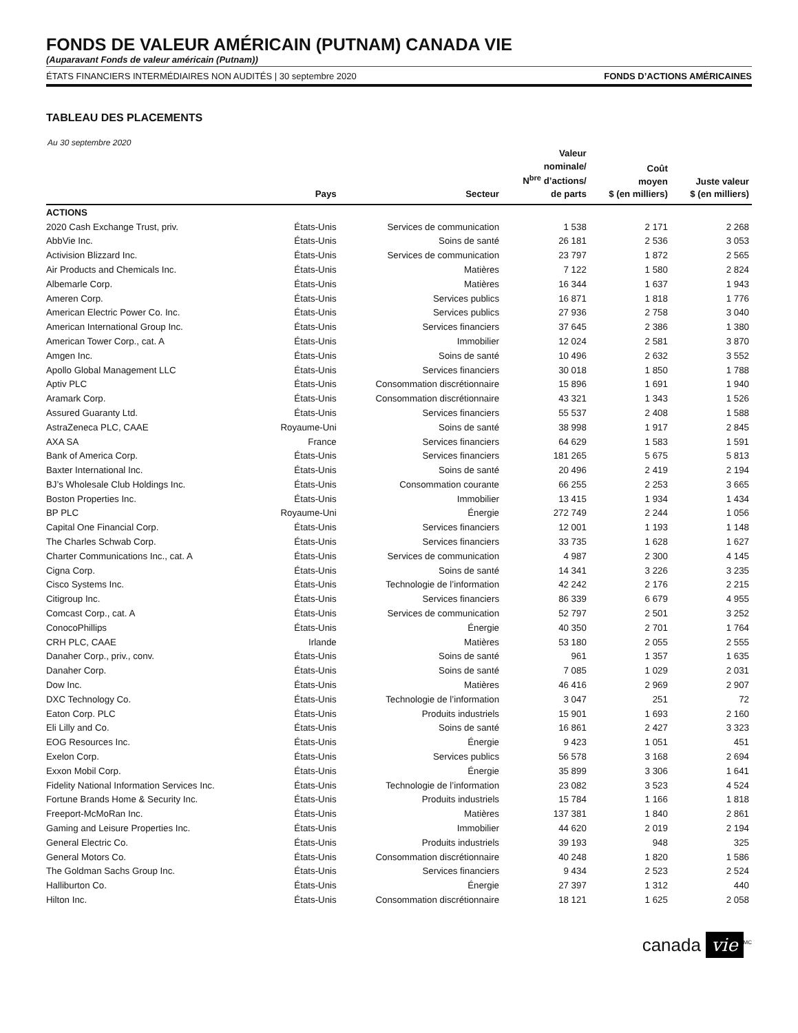FONDS DE VALEUR AMÉRICAIN (PUTNAM) CANADA VIE
(Auparavant Fonds de valeur américain (Putnam))
ÉTATS FINANCIERS INTERMÉDIAIRES NON AUDITÉS | 30 septembre 2020 FONDS D’ACTIONS AMÉRICAINES
TABLEAU DES PLACEMENTS
Au 30 septembre 2020
| | Pays | Secteur | Valeur nominale/ N<sup>bre</sup> d’actions/ de parts | Coût moyen $ (en milliers) | Juste valeur $ (en milliers) |
| --- | --- | --- | --- | --- | --- |
| ACTIONS | | | | | |
| 2020 Cash Exchange Trust, priv. | États-Unis | Services de communication | 1 538 | 2 171 | 2 268 |
| AbbVie Inc. | États-Unis | Soins de santé | 26 181 | 2 536 | 3 053 |
| Activision Blizzard Inc. | États-Unis | Services de communication | 23 797 | 1 872 | 2 565 |
| Air Products and Chemicals Inc. | États-Unis | Matières | 7 122 | 1 580 | 2 824 |
| Albemarle Corp. | États-Unis | Matières | 16 344 | 1 637 | 1 943 |
| Ameren Corp. | États-Unis | Services publics | 16 871 | 1 818 | 1 776 |
| American Electric Power Co. Inc. | États-Unis | Services publics | 27 936 | 2 758 | 3 040 |
| American International Group Inc. | États-Unis | Services financiers | 37 645 | 2 386 | 1 380 |
| American Tower Corp., cat. A | États-Unis | Immobilier | 12 024 | 2 581 | 3 870 |
| Amgen Inc. | États-Unis | Soins de santé | 10 496 | 2 632 | 3 552 |
| Apollo Global Management LLC | États-Unis | Services financiers | 30 018 | 1 850 | 1 788 |
| Aptiv PLC | États-Unis | Consommation discrétionnaire | 15 896 | 1 691 | 1 940 |
| Aramark Corp. | États-Unis | Consommation discrétionnaire | 43 321 | 1 343 | 1 526 |
| Assured Guaranty Ltd. | États-Unis | Services financiers | 55 537 | 2 408 | 1 588 |
| AstraZeneca PLC, CAAE | Royaume-Uni | Soins de santé | 38 998 | 1 917 | 2 845 |
| AXA SA | France | Services financiers | 64 629 | 1 583 | 1 591 |
| Bank of America Corp. | États-Unis | Services financiers | 181 265 | 5 675 | 5 813 |
| Baxter International Inc. | États-Unis | Soins de santé | 20 496 | 2 419 | 2 194 |
| BJ’s Wholesale Club Holdings Inc. | États-Unis | Consommation courante | 66 255 | 2 253 | 3 665 |
| Boston Properties Inc. | États-Unis | Immobilier | 13 415 | 1 934 | 1 434 |
| BP PLC | Royaume-Uni | Énergie | 272 749 | 2 244 | 1 056 |
| Capital One Financial Corp. | États-Unis | Services financiers | 12 001 | 1 193 | 1 148 |
| The Charles Schwab Corp. | États-Unis | Services financiers | 33 735 | 1 628 | 1 627 |
| Charter Communications Inc., cat. A | États-Unis | Services de communication | 4 987 | 2 300 | 4 145 |
| Cigna Corp. | États-Unis | Soins de santé | 14 341 | 3 226 | 3 235 |
| Cisco Systems Inc. | États-Unis | Technologie de l’information | 42 242 | 2 176 | 2 215 |
| Citigroup Inc. | États-Unis | Services financiers | 86 339 | 6 679 | 4 955 |
| Comcast Corp., cat. A | États-Unis | Services de communication | 52 797 | 2 501 | 3 252 |
| ConocoPhillips | États-Unis | Énergie | 40 350 | 2 701 | 1 764 |
| CRH PLC, CAAE | Irlande | Matières | 53 180 | 2 055 | 2 555 |
| Danaher Corp., priv., conv. | États-Unis | Soins de santé | 961 | 1 357 | 1 635 |
| Danaher Corp. | États-Unis | Soins de santé | 7 085 | 1 029 | 2 031 |
| Dow Inc. | États-Unis | Matières | 46 416 | 2 969 | 2 907 |
| DXC Technology Co. | États-Unis | Technologie de l’information | 3 047 | 251 | 72 |
| Eaton Corp. PLC | États-Unis | Produits industriels | 15 901 | 1 693 | 2 160 |
| Eli Lilly and Co. | États-Unis | Soins de santé | 16 861 | 2 427 | 3 323 |
| EOG Resources Inc. | États-Unis | Énergie | 9 423 | 1 051 | 451 |
| Exelon Corp. | États-Unis | Services publics | 56 578 | 3 168 | 2 694 |
| Exxon Mobil Corp. | États-Unis | Énergie | 35 899 | 3 306 | 1 641 |
| Fidelity National Information Services Inc. | États-Unis | Technologie de l’information | 23 082 | 3 523 | 4 524 |
| Fortune Brands Home & Security Inc. | États-Unis | Produits industriels | 15 784 | 1 166 | 1 818 |
| Freeport-McMoRan Inc. | États-Unis | Matières | 137 381 | 1 840 | 2 861 |
| Gaming and Leisure Properties Inc. | États-Unis | Immobilier | 44 620 | 2 019 | 2 194 |
| General Electric Co. | États-Unis | Produits industriels | 39 193 | 948 | 325 |
| General Motors Co. | États-Unis | Consommation discrétionnaire | 40 248 | 1 820 | 1 586 |
| The Goldman Sachs Group Inc. | États-Unis | Services financiers | 9 434 | 2 523 | 2 524 |
| Halliburton Co. | États-Unis | Énergie | 27 397 | 1 312 | 440 |
| Hilton Inc. | États-Unis | Consommation discrétionnaire | 18 121 | 1 625 | 2 058 |
canada vie<sup>MC</sup>